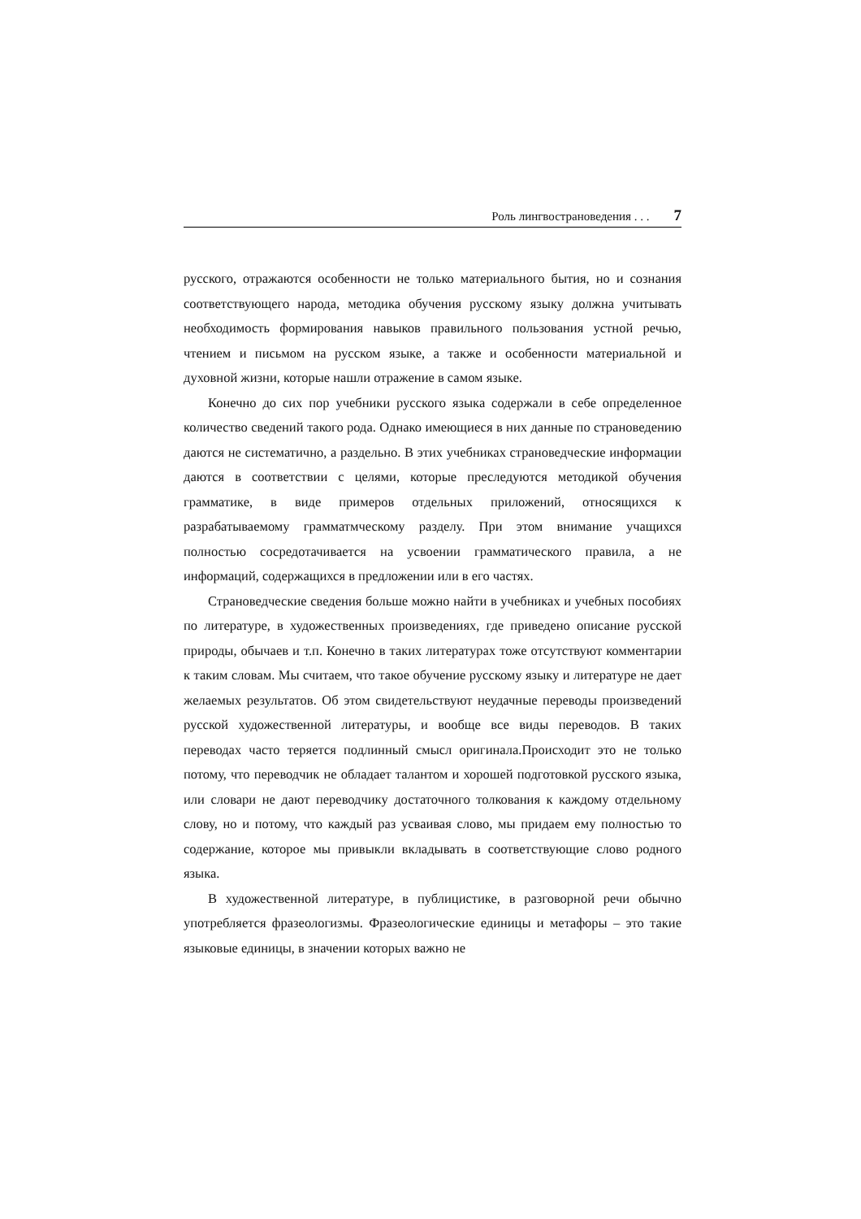Роль лингвострановедения . . . 7
русского, отражаются особенности не только материального бытия, но и сознания соответствующего народа, методика обучения русскому языку должна учитывать необходимость формирования навыков правильного пользования устной речью, чтением и письмом на русском языке, а также и особенности материальной и духовной жизни, которые нашли отражение в самом языке.
Конечно до сих пор учебники русского языка содержали в себе определенное количество сведений такого рода. Однако имеющиеся в них данные по страноведению даются не систематично, а раздельно. В этих учебниках страноведческие информации даются в соответствии с целями, которые преследуются методикой обучения грамматике, в виде примеров отдельных приложений, относящихся к разрабатываемому грамматмческому разделу. При этом внимание учащихся полностью сосредотачивается на усвоении грамматического правила, а не информаций, содержащихся в предложении или в его частях.
Страноведческие сведения больше можно найти в учебниках и учебных пособиях по литературе, в художественных произведениях, где приведено описание русской природы, обычаев и т.п. Конечно в таких литературах тоже отсутствуют комментарии к таким словам. Мы считаем, что такое обучение русскому языку и литературе не дает желаемых результатов. Об этом свидетельствуют неудачные переводы произведений русской художественной литературы, и вообще все виды переводов. В таких переводах часто теряется подлинный смысл оригинала.Происходит это не только потому, что переводчик не обладает талантом и хорошей подготовкой русского языка, или словари не дают переводчику достаточного толкования к каждому отдельному слову, но и потому, что каждый раз усваивая слово, мы придаем ему полностью то содержание, которое мы привыкли вкладывать в соответствующие слово родного языка.
В художественной литературе, в публицистике, в разговорной речи обычно употребляется фразеологизмы. Фразеологические единицы и метафоры – это такие языковые единицы, в значении которых важно не